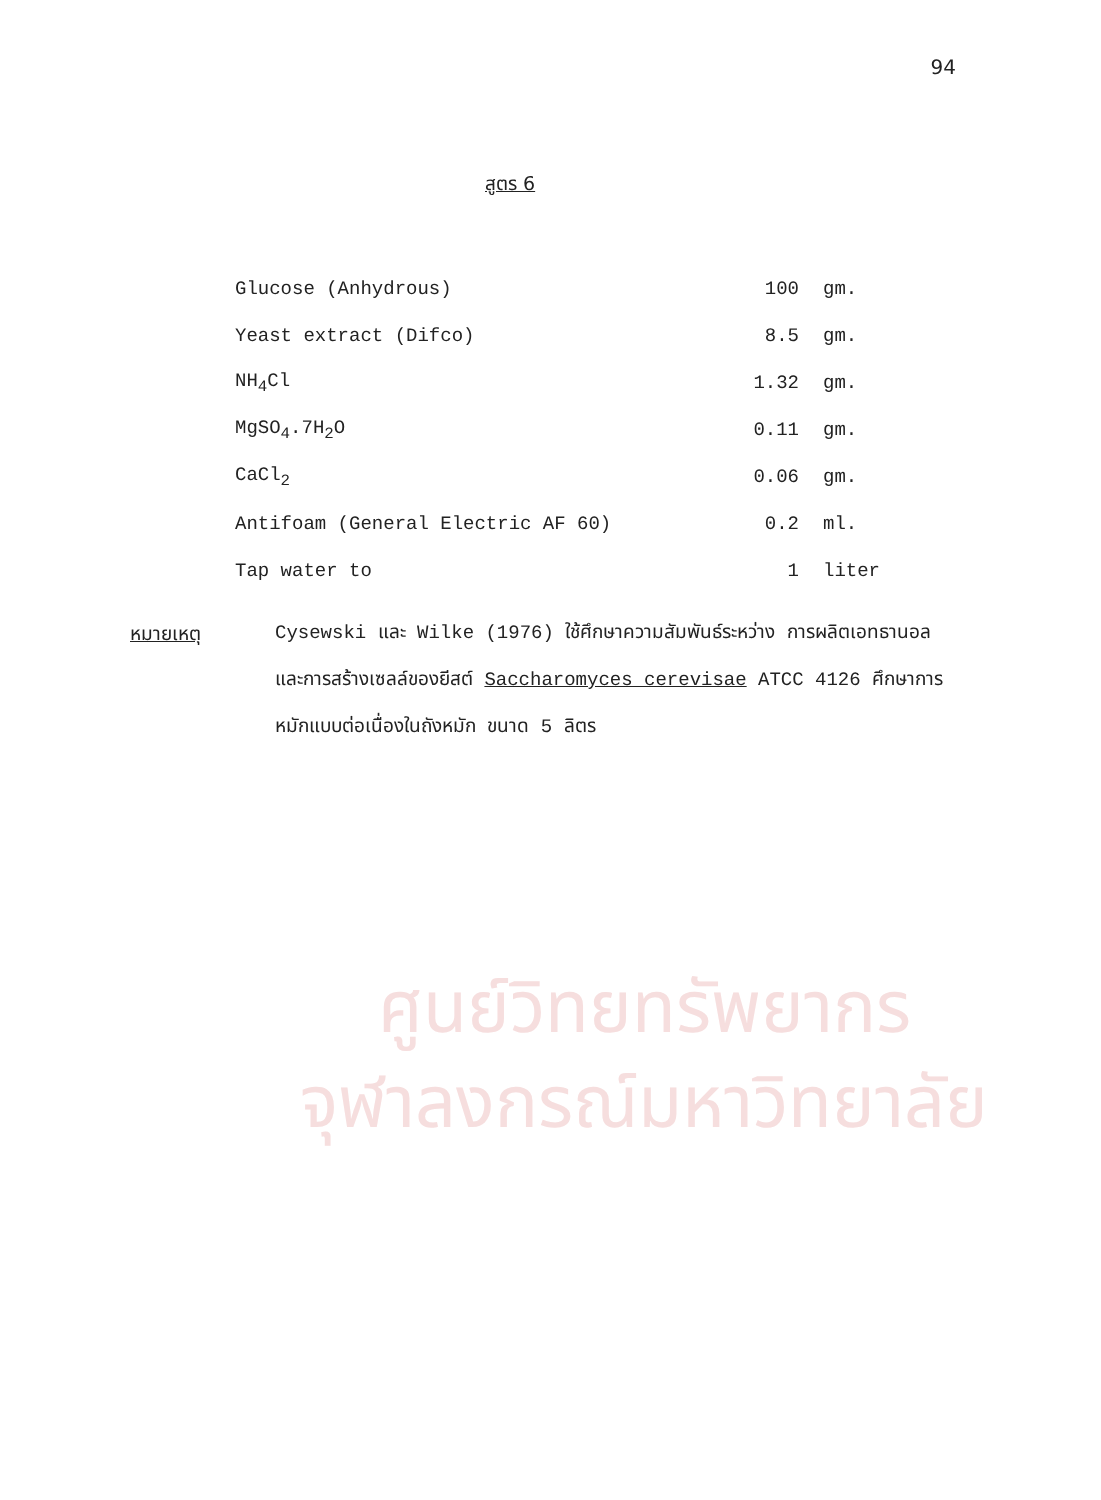94
สูตร 6
| Glucose (Anhydrous) | 100 | gm. |
| Yeast extract (Difco) | 8.5 | gm. |
| NH<sub>4</sub>Cl | 1.32 | gm. |
| MgSO<sub>4</sub>.7H<sub>2</sub>O | 0.11 | gm. |
| CaCl<sub>2</sub> | 0.06 | gm. |
| Antifoam (General Electric AF 60) | 0.2 | ml. |
| Tap water to | 1 | liter |
หมายเหตุ Cysewski และ Wilke (1976) ใช้ศึกษาความสัมพันธ์ระหว่าง การผลิตเอทธานอลและการสร้างเซลล์ของยีสต์ Saccharomyces cerevisae ATCC 4126 ศึกษาการหมักแบบต่อเนื่องในถังหมัก ขนาด 5 ลิตร
ศูนย์วิทยทรัพยากร
จุฬาลงกรณ์มหาวิทยาลัย